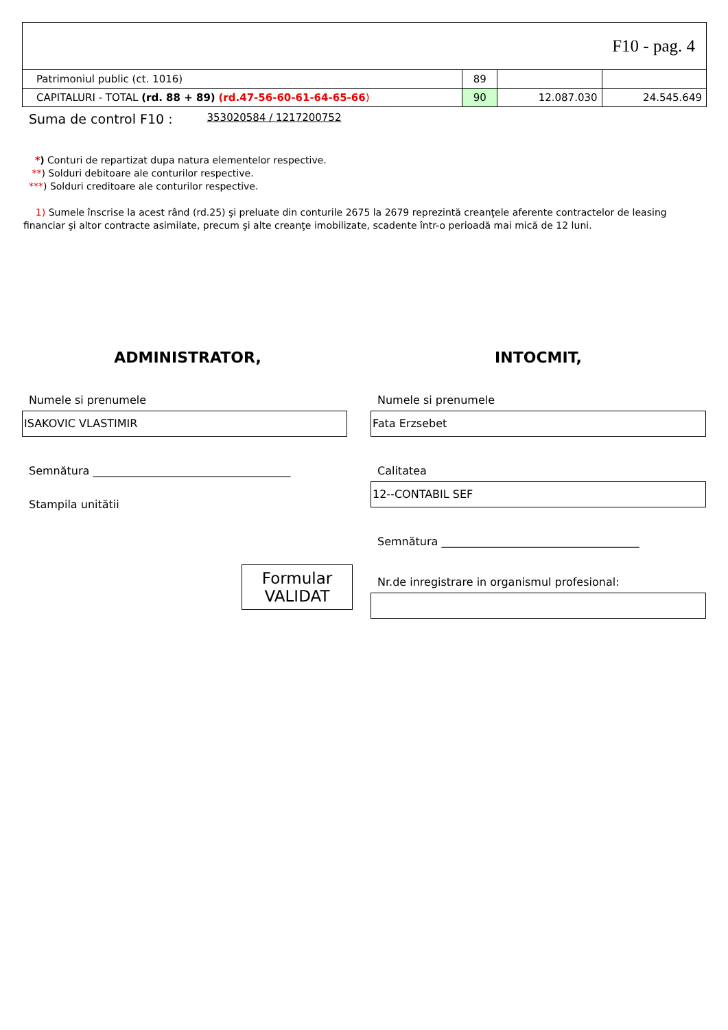| F10 - pag. 4 | | | |
| Patrimoniul public (ct. 1016) | 89 | | |
| CAPITALURI - TOTAL (rd. 88 + 89) (rd.47-56-60-61-64-65-66 ) | 90 | 12.087.030 | 24.545.649 |
Suma de control F10 : 353020584 / 1217200752
*) Conturi de repartizat dupa natura elementelor respective.
**) Solduri debitoare ale conturilor respective.
***) Solduri creditoare ale conturilor respective.
1) Sumele înscrise la acest rând (rd.25) şi preluate din conturile 2675 la 2679 reprezintă creanţele aferente contractelor de leasing financiar şi altor contracte asimilate, precum şi alte creanţe imobilizate, scadente într-o perioadă mai mică de 12 luni.
ADMINISTRATOR,
Numele si prenumele
ISAKOVIC VLASTIMIR
Semnătura ____________________________________
Stampila unitătii
Formular
VALIDAT
INTOCMIT,
Numele si prenumele
Fata Erzsebet
Calitatea
12--CONTABIL SEF
Semnătura ____________________________________
Nr.de inregistrare in organismul profesional: